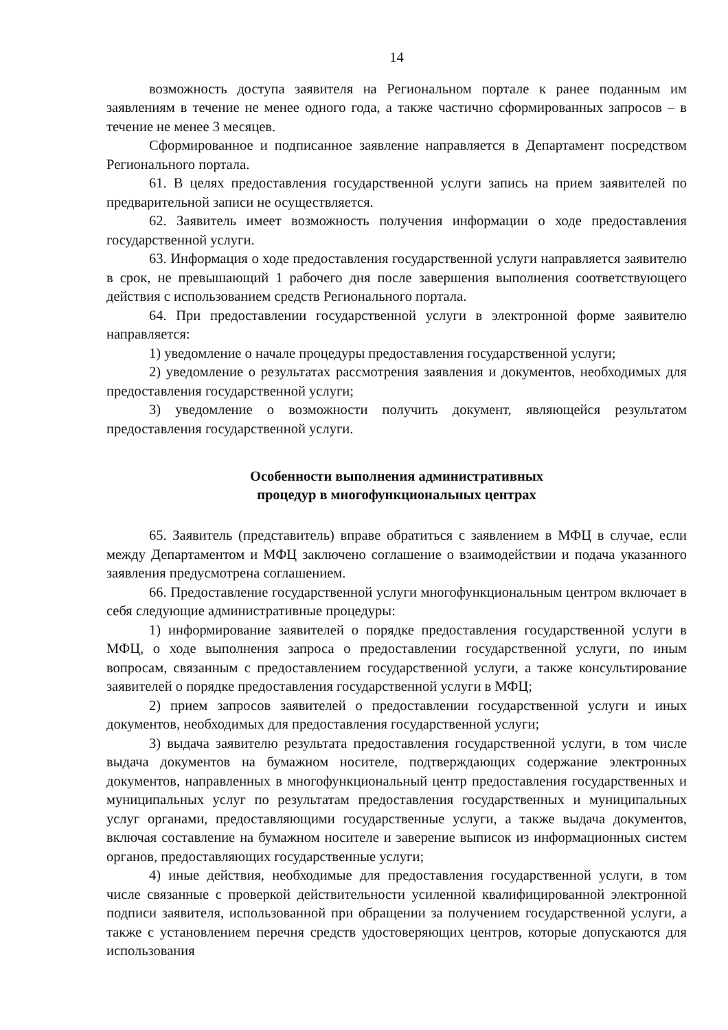14
возможность доступа заявителя на Региональном портале к ранее поданным им заявлениям в течение не менее одного года, а также частично сформированных запросов – в течение не менее 3 месяцев.
Сформированное и подписанное заявление направляется в Департамент посредством Регионального портала.
61. В целях предоставления государственной услуги запись на прием заявителей по предварительной записи не осуществляется.
62. Заявитель имеет возможность получения информации о ходе предоставления государственной услуги.
63. Информация о ходе предоставления государственной услуги направляется заявителю в срок, не превышающий 1 рабочего дня после завершения выполнения соответствующего действия с использованием средств Регионального портала.
64. При предоставлении государственной услуги в электронной форме заявителю направляется:
1) уведомление о начале процедуры предоставления государственной услуги;
2) уведомление о результатах рассмотрения заявления и документов, необходимых для предоставления государственной услуги;
3) уведомление о возможности получить документ, являющейся результатом предоставления государственной услуги.
Особенности выполнения административных
процедур в многофункциональных центрах
65. Заявитель (представитель) вправе обратиться с заявлением в МФЦ в случае, если между Департаментом и МФЦ заключено соглашение о взаимодействии и подача указанного заявления предусмотрена соглашением.
66. Предоставление государственной услуги многофункциональным центром включает в себя следующие административные процедуры:
1) информирование заявителей о порядке предоставления государственной услуги в МФЦ, о ходе выполнения запроса о предоставлении государственной услуги, по иным вопросам, связанным с предоставлением государственной услуги, а также консультирование заявителей о порядке предоставления государственной услуги в МФЦ;
2) прием запросов заявителей о предоставлении государственной услуги и иных документов, необходимых для предоставления государственной услуги;
3) выдача заявителю результата предоставления государственной услуги, в том числе выдача документов на бумажном носителе, подтверждающих содержание электронных документов, направленных в многофункциональный центр предоставления государственных и муниципальных услуг по результатам предоставления государственных и муниципальных услуг органами, предоставляющими государственные услуги, а также выдача документов, включая составление на бумажном носителе и заверение выписок из информационных систем органов, предоставляющих государственные услуги;
4) иные действия, необходимые для предоставления государственной услуги, в том числе связанные с проверкой действительности усиленной квалифицированной электронной подписи заявителя, использованной при обращении за получением государственной услуги, а также с установлением перечня средств удостоверяющих центров, которые допускаются для использования